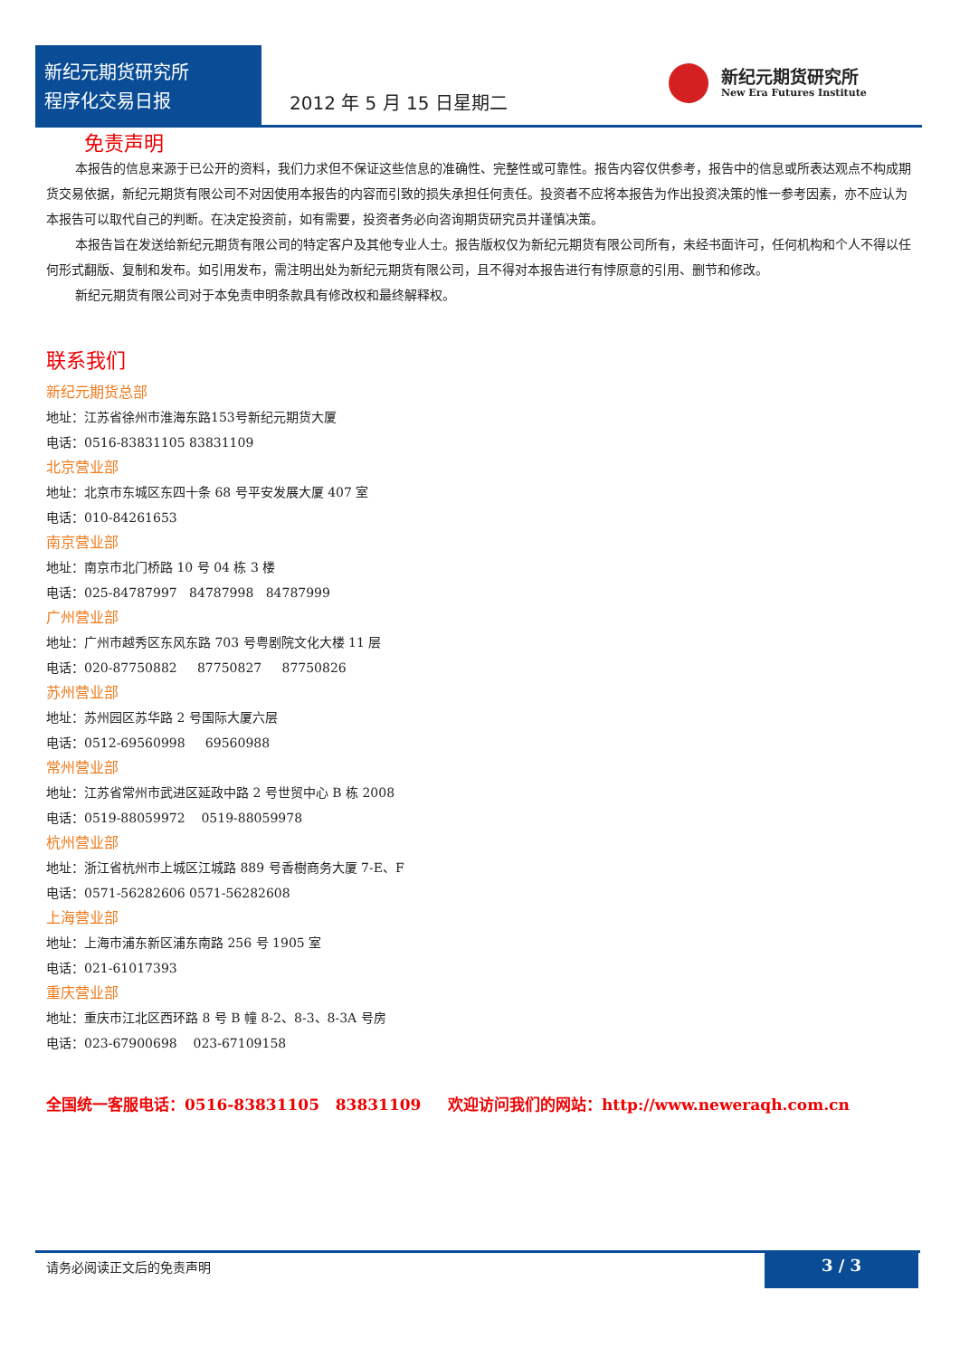新纪元期货研究所
程序化交易日报
2012 年 5 月 15 日星期二
新纪元期货研究所
New Era Futures Institute
免责声明
本报告的信息来源于已公开的资料，我们力求但不保证这些信息的准确性、完整性或可靠性。报告内容仅供参考，报告中的信息或所表达观点不构成期货交易依据，新纪元期货有限公司不对因使用本报告的内容而引致的损失承担任何责任。投资者不应将本报告为作出投资决策的惟一参考因素，亦不应认为本报告可以取代自己的判断。在决定投资前，如有需要，投资者务必向咨询期货研究员并谨慎决策。
本报告旨在发送给新纪元期货有限公司的特定客户及其他专业人士。报告版权仅为新纪元期货有限公司所有，未经书面许可，任何机构和个人不得以任何形式翻版、复制和发布。如引用发布，需注明出处为新纪元期货有限公司，且不得对本报告进行有悖原意的引用、删节和修改。
新纪元期货有限公司对于本免责申明条款具有修改权和最终解释权。
联系我们
新纪元期货总部
地址：江苏省徐州市淮海东路153号新纪元期货大厦
电话：0516-83831105 83831109
北京营业部
地址：北京市东城区东四十条 68 号平安发展大厦 407 室
电话：010-84261653
南京营业部
地址：南京市北门桥路 10 号 04 栋 3 楼
电话：025-84787997 84787998 84787999
广州营业部
地址：广州市越秀区东风东路 703 号粤剧院文化大楼 11 层
电话：020-87750882 87750827 87750826
苏州营业部
地址：苏州园区苏华路 2 号国际大厦六层
电话：0512-69560998 69560988
常州营业部
地址：江苏省常州市武进区延政中路 2 号世贸中心 B 栋 2008
电话：0519-88059972 0519-88059978
杭州营业部
地址：浙江省杭州市上城区江城路 889 号香樹商务大厦 7-E、F
电话：0571-56282606 0571-56282608
上海营业部
地址：上海市浦东新区浦东南路 256 号 1905 室
电话：021-61017393
重庆营业部
地址：重庆市江北区西环路 8 号 B 幢 8-2、8-3、8-3A 号房
电话：023-67900698 023-67109158
全国统一客服电话：0516-83831105 83831109 欢迎访问我们的网站：http://www.neweraqh.com.cn
请务必阅读正文后的免责声明 3 / 3